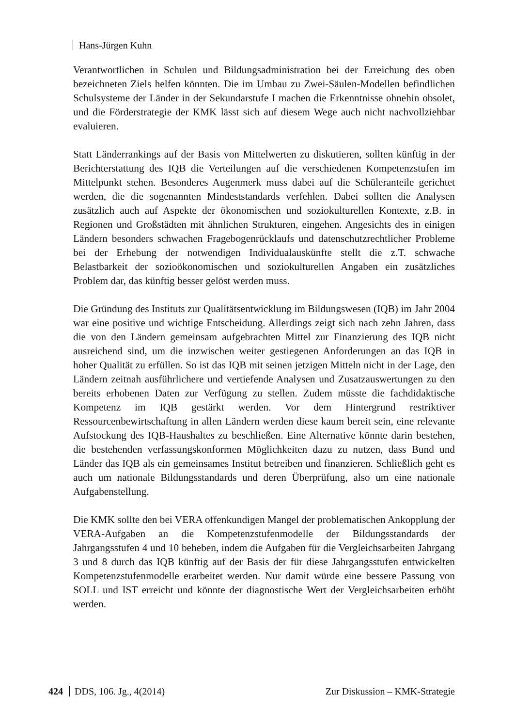Hans-Jürgen Kuhn
Verantwortlichen in Schulen und Bildungsadministration bei der Erreichung des oben bezeichneten Ziels helfen könnten. Die im Umbau zu Zwei-Säulen-Modellen befindlichen Schulsysteme der Länder in der Sekundarstufe I machen die Erkenntnisse ohnehin obsolet, und die Förderstrategie der KMK lässt sich auf diesem Wege auch nicht nachvollziehbar evaluieren.
Statt Länderrankings auf der Basis von Mittelwerten zu diskutieren, sollten künftig in der Berichterstattung des IQB die Verteilungen auf die verschiedenen Kompetenzstufen im Mittelpunkt stehen. Besonderes Augenmerk muss dabei auf die Schüleranteile gerichtet werden, die die sogenannten Mindeststandards verfehlen. Dabei sollten die Analysen zusätzlich auch auf Aspekte der ökonomischen und soziokulturellen Kontexte, z.B. in Regionen und Großstädten mit ähnlichen Strukturen, eingehen. Angesichts des in einigen Ländern besonders schwachen Fragebogenrücklaufs und datenschutzrechtlicher Probleme bei der Erhebung der notwendigen Individualauskünfte stellt die z.T. schwache Belastbarkeit der sozioökonomischen und soziokulturellen Angaben ein zusätzliches Problem dar, das künftig besser gelöst werden muss.
Die Gründung des Instituts zur Qualitätsentwicklung im Bildungswesen (IQB) im Jahr 2004 war eine positive und wichtige Entscheidung. Allerdings zeigt sich nach zehn Jahren, dass die von den Ländern gemeinsam aufgebrachten Mittel zur Finanzierung des IQB nicht ausreichend sind, um die inzwischen weiter gestiegenen Anforderungen an das IQB in hoher Qualität zu erfüllen. So ist das IQB mit seinen jetzigen Mitteln nicht in der Lage, den Ländern zeitnah ausführlichere und vertiefende Analysen und Zusatzauswertungen zu den bereits erhobenen Daten zur Verfügung zu stellen. Zudem müsste die fachdidaktische Kompetenz im IQB gestärkt werden. Vor dem Hintergrund restriktiver Ressourcenbewirtschaftung in allen Ländern werden diese kaum bereit sein, eine relevante Aufstockung des IQB-Haushaltes zu beschließen. Eine Alternative könnte darin bestehen, die bestehenden verfassungskonformen Möglichkeiten dazu zu nutzen, dass Bund und Länder das IQB als ein gemeinsames Institut betreiben und finanzieren. Schließlich geht es auch um nationale Bildungsstandards und deren Überprüfung, also um eine nationale Aufgabenstellung.
Die KMK sollte den bei VERA offenkundigen Mangel der problematischen Ankopplung der VERA-Aufgaben an die Kompetenzstufenmodelle der Bildungsstandards der Jahrgangsstufen 4 und 10 beheben, indem die Aufgaben für die Vergleichsarbeiten Jahrgang 3 und 8 durch das IQB künftig auf der Basis der für diese Jahrgangsstufen entwickelten Kompetenzstufenmodelle erarbeitet werden. Nur damit würde eine bessere Passung von SOLL und IST erreicht und könnte der diagnostische Wert der Vergleichsarbeiten erhöht werden.
424 DDS, 106. Jg., 4(2014) Zur Diskussion – KMK-Strategie